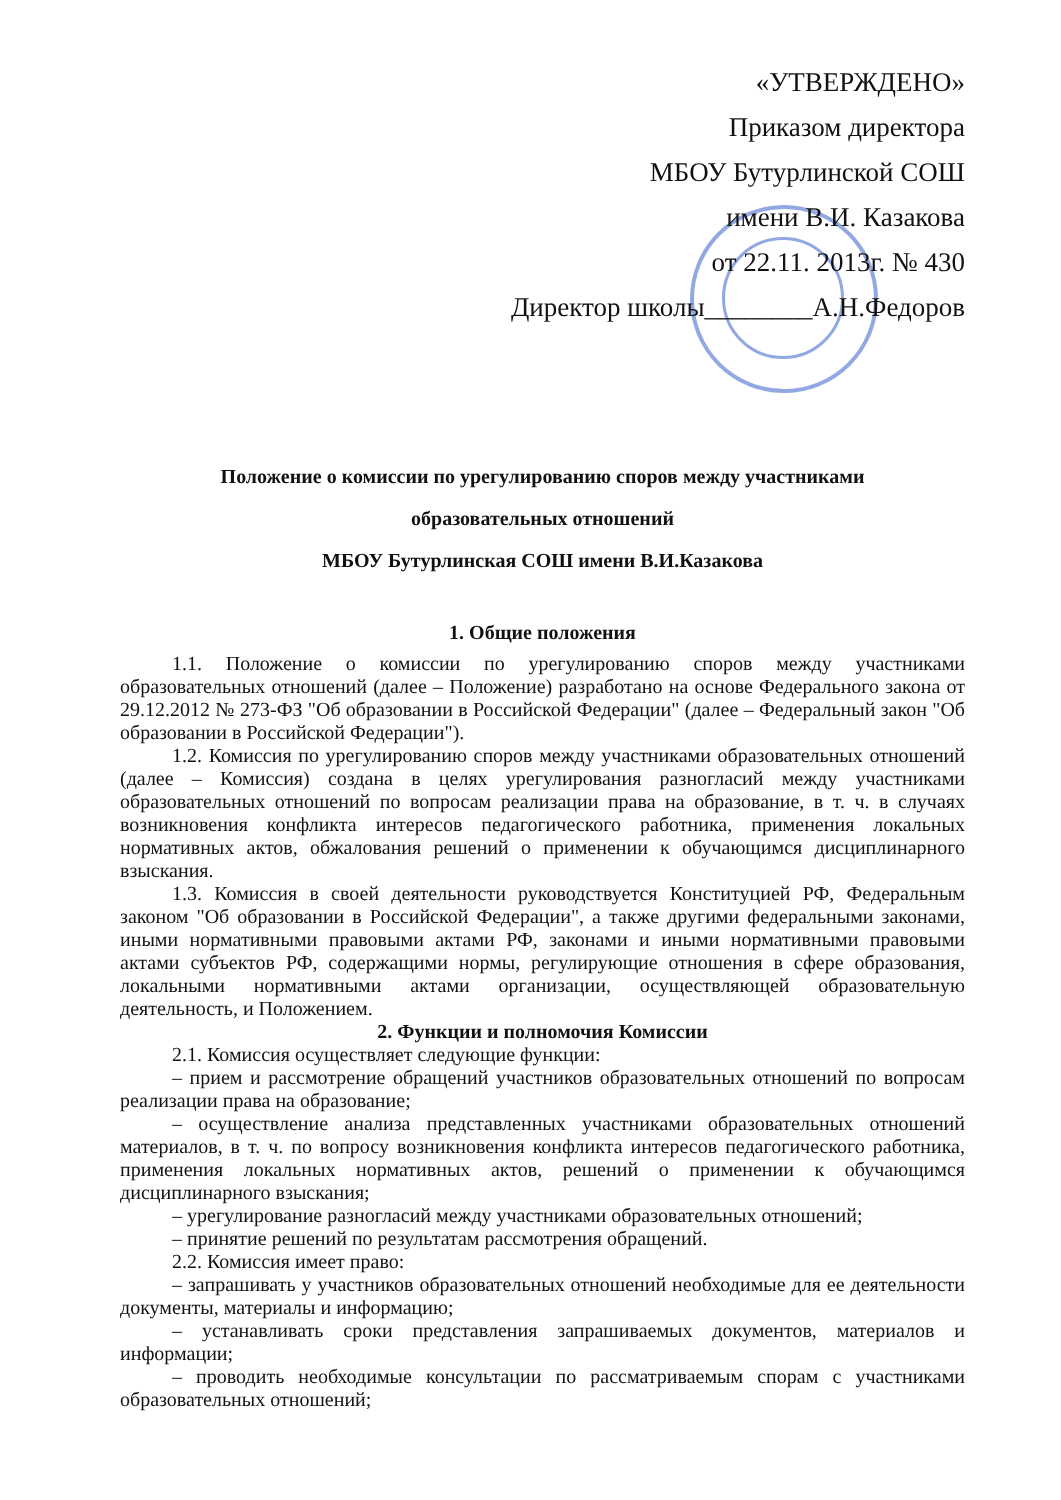«УТВЕРЖДЕНО»
Приказом директора
МБОУ Бутурлинской СОШ
имени В.И. Казакова
от 22.11. 2013г. № 430
Директор школы________А.Н.Федоров
Положение о комиссии по урегулированию споров между участниками
образовательных отношений
МБОУ Бутурлинская СОШ имени В.И.Казакова
1. Общие положения
1.1. Положение о комиссии по урегулированию споров между участниками образовательных отношений (далее – Положение) разработано на основе Федерального закона от 29.12.2012 № 273-ФЗ "Об образовании в Российской Федерации" (далее – Федеральный закон "Об образовании в Российской Федерации").
1.2. Комиссия по урегулированию споров между участниками образовательных отношений (далее – Комиссия) создана в целях урегулирования разногласий между участниками образовательных отношений по вопросам реализации права на образование, в т. ч. в случаях возникновения конфликта интересов педагогического работника, применения локальных нормативных актов, обжалования решений о применении к обучающимся дисциплинарного взыскания.
1.3. Комиссия в своей деятельности руководствуется Конституцией РФ, Федеральным законом "Об образовании в Российской Федерации", а также другими федеральными законами, иными нормативными правовыми актами РФ, законами и иными нормативными правовыми актами субъектов РФ, содержащими нормы, регулирующие отношения в сфере образования, локальными нормативными актами организации, осуществляющей образовательную деятельность, и Положением.
2. Функции и полномочия Комиссии
2.1. Комиссия осуществляет следующие функции:
– прием и рассмотрение обращений участников образовательных отношений по вопросам реализации права на образование;
– осуществление анализа представленных участниками образовательных отношений материалов, в т. ч. по вопросу возникновения конфликта интересов педагогического работника, применения локальных нормативных актов, решений о применении к обучающимся дисциплинарного взыскания;
– урегулирование разногласий между участниками образовательных отношений;
– принятие решений по результатам рассмотрения обращений.
2.2. Комиссия имеет право:
– запрашивать у участников образовательных отношений необходимые для ее деятельности документы, материалы и информацию;
– устанавливать сроки представления запрашиваемых документов, материалов и информации;
– проводить необходимые консультации по рассматриваемым спорам с участниками образовательных отношений;